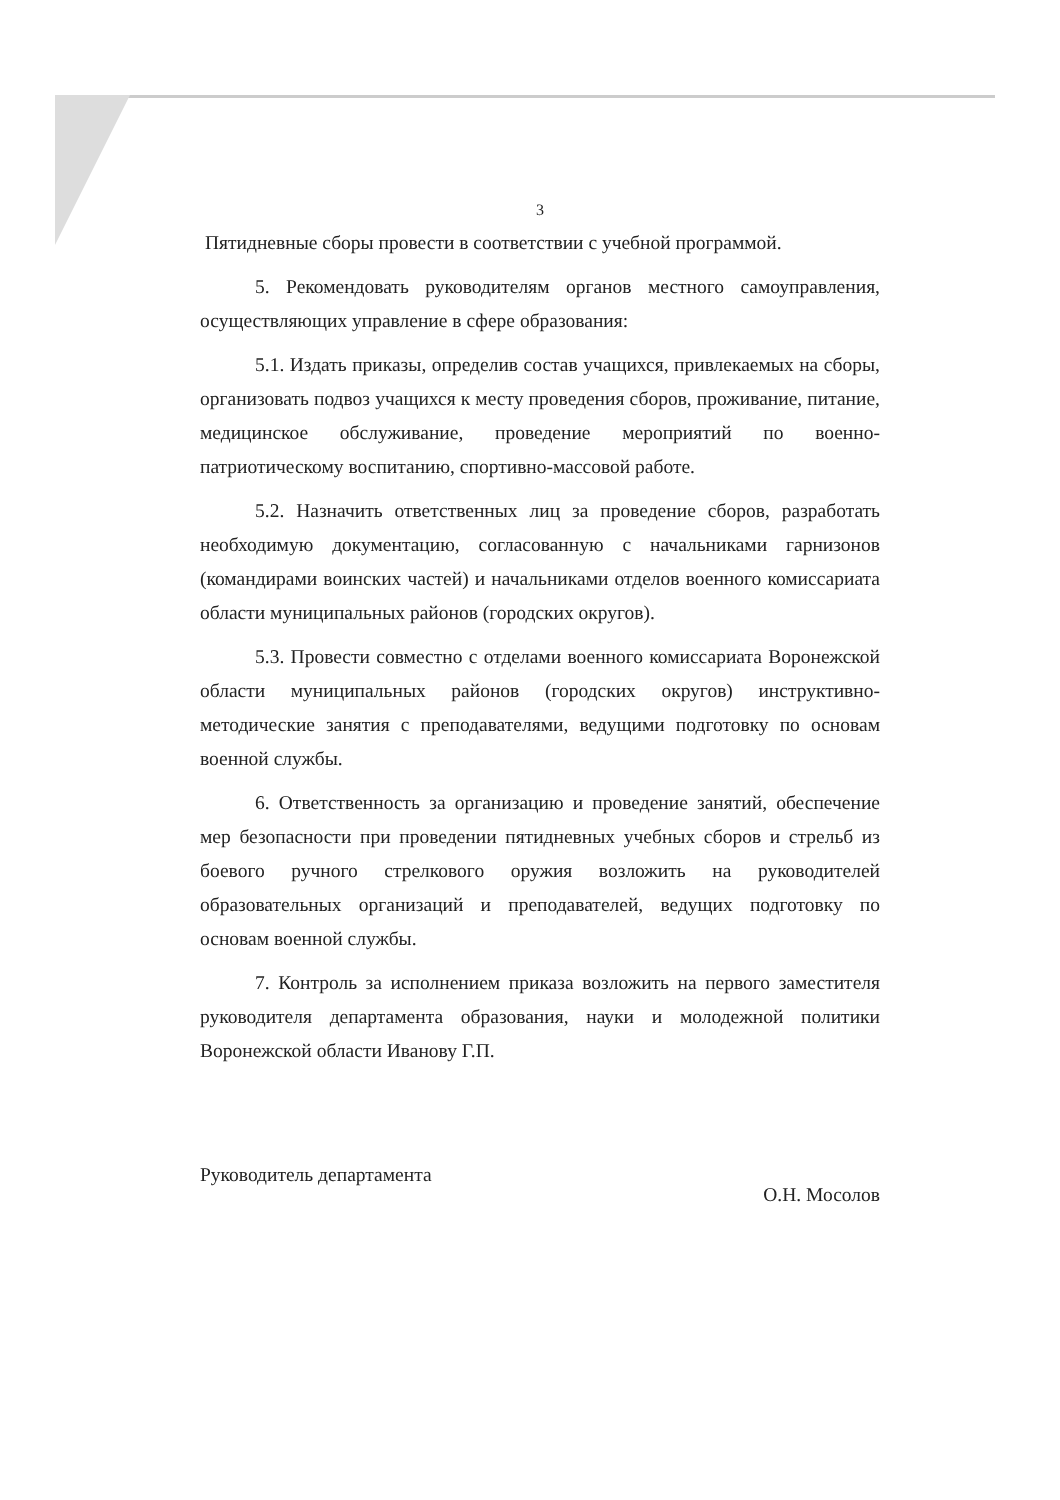3
Пятидневные сборы провести в соответствии с учебной программой.
5. Рекомендовать руководителям органов местного самоуправления, осуществляющих управление в сфере образования:
5.1. Издать приказы, определив состав учащихся, привлекаемых на сборы, организовать подвоз учащихся к месту проведения сборов, проживание, питание, медицинское обслуживание, проведение мероприятий по военно-патриотическому воспитанию, спортивно-массовой работе.
5.2. Назначить ответственных лиц за проведение сборов, разработать необходимую документацию, согласованную с начальниками гарнизонов (командирами воинских частей) и начальниками отделов военного комиссариата области муниципальных районов (городских округов).
5.3. Провести совместно с отделами военного комиссариата Воронежской области муниципальных районов (городских округов) инструктивно-методические занятия с преподавателями, ведущими подготовку по основам военной службы.
6. Ответственность за организацию и проведение занятий, обеспечение мер безопасности при проведении пятидневных учебных сборов и стрельб из боевого ручного стрелкового оружия возложить на руководителей образовательных организаций и преподавателей, ведущих подготовку по основам военной службы.
7. Контроль за исполнением приказа возложить на первого заместителя руководителя департамента образования, науки и молодежной политики Воронежской области Иванову Г.П.
Руководитель департамента О.Н. Мосолов